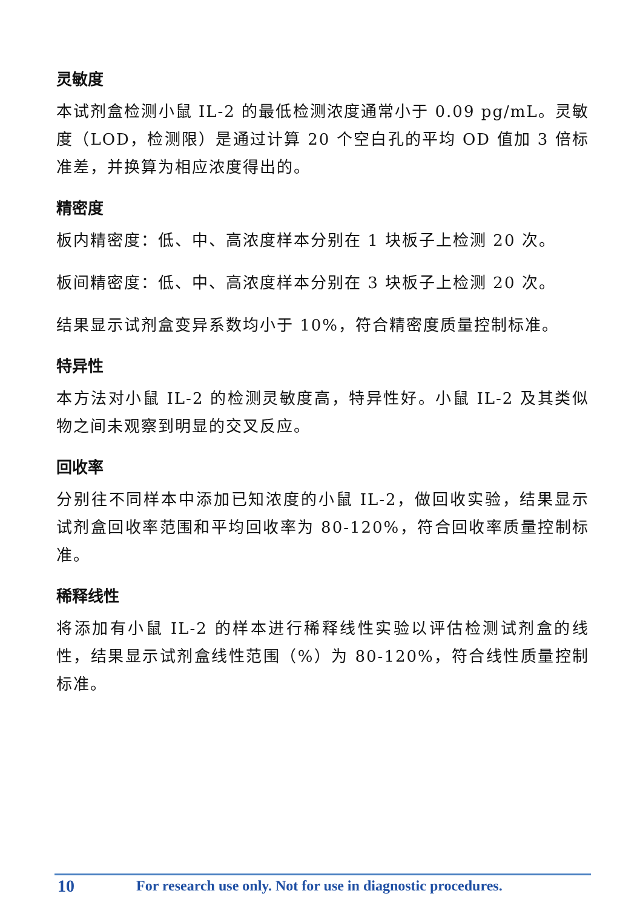灵敏度
本试剂盒检测小鼠 IL-2 的最低检测浓度通常小于 0.09 pg/mL。灵敏度（LOD，检测限）是通过计算 20 个空白孔的平均 OD 值加 3 倍标准差，并换算为相应浓度得出的。
精密度
板内精密度：低、中、高浓度样本分别在 1 块板子上检测 20 次。
板间精密度：低、中、高浓度样本分别在 3 块板子上检测 20 次。
结果显示试剂盒变异系数均小于 10%，符合精密度质量控制标准。
特异性
本方法对小鼠 IL-2 的检测灵敏度高，特异性好。小鼠 IL-2 及其类似物之间未观察到明显的交叉反应。
回收率
分别往不同样本中添加已知浓度的小鼠 IL-2，做回收实验，结果显示试剂盒回收率范围和平均回收率为 80-120%，符合回收率质量控制标准。
稀释线性
将添加有小鼠 IL-2 的样本进行稀释线性实验以评估检测试剂盒的线性，结果显示试剂盒线性范围（%）为 80-120%，符合线性质量控制标准。
10 For research use only. Not for use in diagnostic procedures.